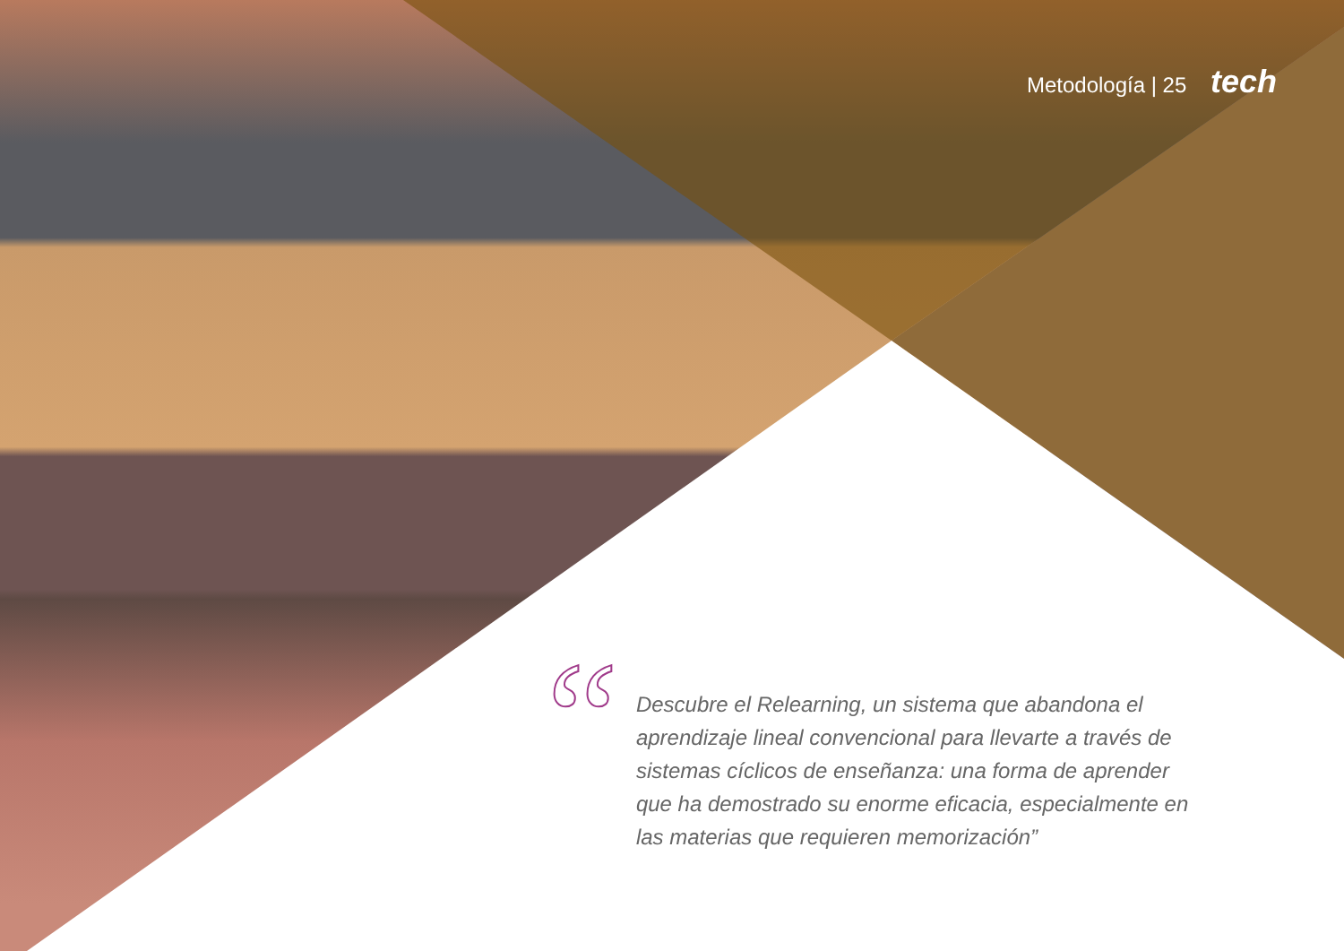Metodología | 25 tech
“
Descubre el Relearning, un sistema que abandona el aprendizaje lineal convencional para llevarte a través de sistemas cíclicos de enseñanza: una forma de aprender que ha demostrado su enorme eficacia, especialmente en las materias que requieren memorización”